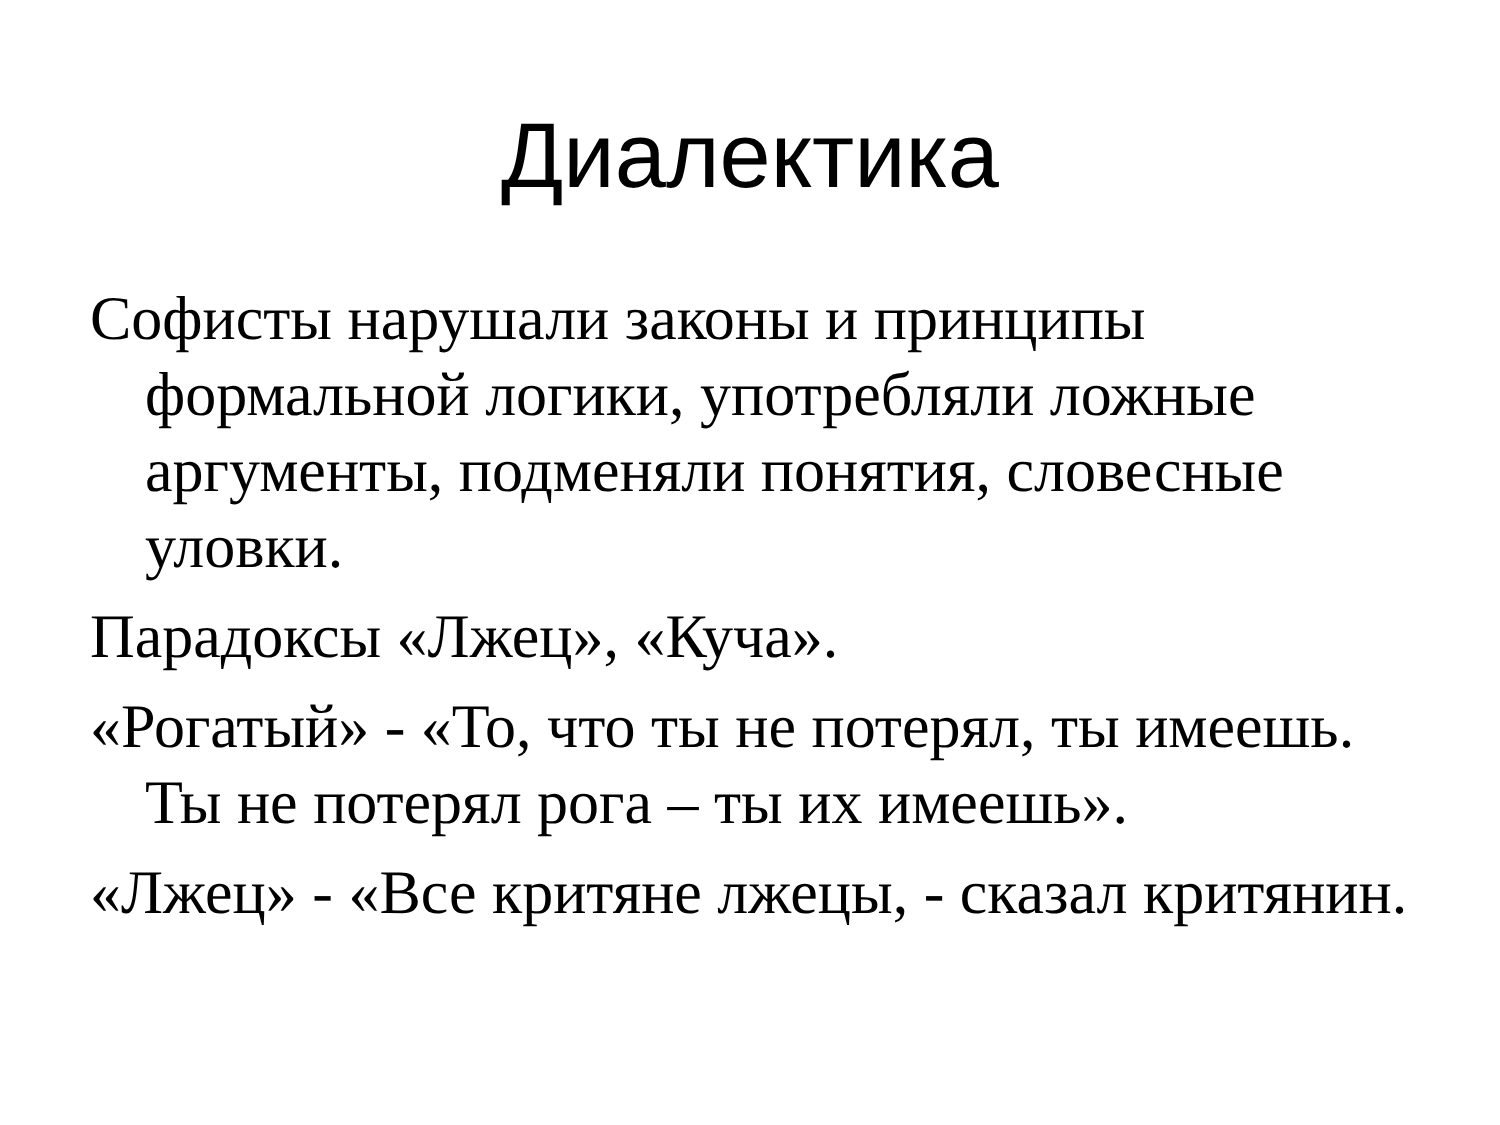Диалектика
Софисты нарушали законы и принципы формальной логики, употребляли ложные аргументы, подменяли понятия, словесные уловки.
Парадоксы «Лжец», «Куча».
«Рогатый» - «То, что ты не потерял, ты имеешь. Ты не потерял рога – ты их имеешь».
«Лжец» - «Все критяне лжецы, - сказал критянин.